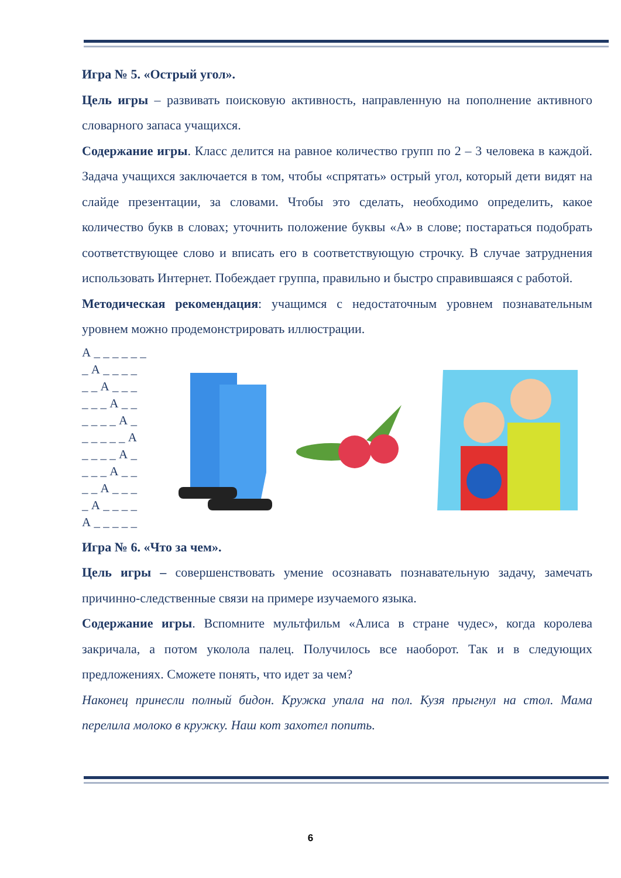Игра № 5. «Острый угол».
Цель игры – развивать поисковую активность, направленную на пополнение активного словарного запаса учащихся.
Содержание игры. Класс делится на равное количество групп по 2 – 3 человека в каждой. Задача учащихся заключается в том, чтобы «спрятать» острый угол, который дети видят на слайде презентации, за словами. Чтобы это сделать, необходимо определить, какое количество букв в словах; уточнить положение буквы «А» в слове; постараться подобрать соответствующее слово и вписать его в соответствующую строчку. В случае затруднения использовать Интернет. Побеждает группа, правильно и быстро справившаяся с работой.
Методическая рекомендация: учащимся с недостаточным уровнем познавательным уровнем можно продемонстрировать иллюстрации.
А _ _ _ _ _ _ _ А _ _ _ _ _ _ А _ _ _ _ _ _ А _ _ _ _ _ _ А _ _ _ _ _ _ А _ _ _ _ А _ _ _ _ А _ _ _ _ А _ _ _ _ А _ _ _ _ А _ _ _ _ _
Игра № 6. «Что за чем».
Цель игры – совершенствовать умение осознавать познавательную задачу, замечать причинно-следственные связи на примере изучаемого языка.
Содержание игры. Вспомните мультфильм «Алиса в стране чудес», когда королева закричала, а потом уколола палец. Получилось все наоборот. Так и в следующих предложениях. Сможете понять, что идет за чем?
Наконец принесли полный бидон. Кружка упала на пол. Кузя прыгнул на стол. Мама перелила молоко в кружку. Наш кот захотел попить.
6